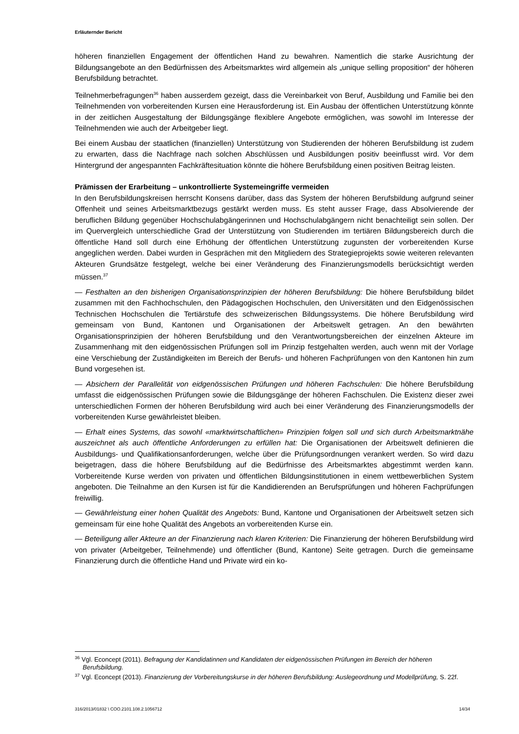Erläuternder Bericht
höheren finanziellen Engagement der öffentlichen Hand zu bewahren. Namentlich die starke Ausrichtung der Bildungsangebote an den Bedürfnissen des Arbeitsmarktes wird allgemein als „unique selling proposition“ der höheren Berufsbildung betrachtet.
Teilnehmerbefragungen<sup>36</sup> haben ausserdem gezeigt, dass die Vereinbarkeit von Beruf, Ausbildung und Familie bei den Teilnehmenden von vorbereitenden Kursen eine Herausforderung ist. Ein Ausbau der öffentlichen Unterstützung könnte in der zeitlichen Ausgestaltung der Bildungsgänge flexiblere Angebote ermöglichen, was sowohl im Interesse der Teilnehmenden wie auch der Arbeitgeber liegt.
Bei einem Ausbau der staatlichen (finanziellen) Unterstützung von Studierenden der höheren Berufsbildung ist zudem zu erwarten, dass die Nachfrage nach solchen Abschlüssen und Ausbildungen positiv beeinflusst wird. Vor dem Hintergrund der angespannten Fachkräftesituation könnte die höhere Berufsbildung einen positiven Beitrag leisten.
Prämissen der Erarbeitung – unkontrollierte Systemeingriffe vermeiden
In den Berufsbildungskreisen herrscht Konsens darüber, dass das System der höheren Berufsbildung aufgrund seiner Offenheit und seines Arbeitsmarktbezugs gestärkt werden muss. Es steht ausser Frage, dass Absolvierende der beruflichen Bildung gegenüber Hochschulabgängerinnen und Hochschulabgängern nicht benachteiligt sein sollen. Der im Quervergleich unterschiedliche Grad der Unterstützung von Studierenden im tertiären Bildungsbereich durch die öffentliche Hand soll durch eine Erhöhung der öffentlichen Unterstützung zugunsten der vorbereitenden Kurse angeglichen werden. Dabei wurden in Gesprächen mit den Mitgliedern des Strategieprojekts sowie weiteren relevanten Akteuren Grundsätze festgelegt, welche bei einer Veränderung des Finanzierungsmodells berücksichtigt werden müssen.<sup>37</sup>
— Festhalten an den bisherigen Organisationsprinzipien der höheren Berufsbildung: Die höhere Berufsbildung bildet zusammen mit den Fachhochschulen, den Pädagogischen Hochschulen, den Universitäten und den Eidgenössischen Technischen Hochschulen die Tertiärstufe des schweizerischen Bildungssystems. Die höhere Berufsbildung wird gemeinsam von Bund, Kantonen und Organisationen der Arbeitswelt getragen. An den bewährten Organisationsprinzipien der höheren Berufsbildung und den Verantwortungsbereichen der einzelnen Akteure im Zusammenhang mit den eidgenössischen Prüfungen soll im Prinzip festgehalten werden, auch wenn mit der Vorlage eine Verschiebung der Zuständigkeiten im Bereich der Berufs- und höheren Fachprüfungen von den Kantonen hin zum Bund vorgesehen ist.
— Absichern der Parallelität von eidgenössischen Prüfungen und höheren Fachschulen: Die höhere Berufsbildung umfasst die eidgenössischen Prüfungen sowie die Bildungsgänge der höheren Fachschulen. Die Existenz dieser zwei unterschiedlichen Formen der höheren Berufsbildung wird auch bei einer Veränderung des Finanzierungsmodells der vorbereitenden Kurse gewährleistet bleiben.
— Erhalt eines Systems, das sowohl «marktwirtschaftlichen» Prinzipien folgen soll und sich durch Arbeitsmarktnähe auszeichnet als auch öffentliche Anforderungen zu erfüllen hat: Die Organisationen der Arbeitswelt definieren die Ausbildungs- und Qualifikationsanforderungen, welche über die Prüfungsordnungen verankert werden. So wird dazu beigetragen, dass die höhere Berufsbildung auf die Bedürfnisse des Arbeitsmarktes abgestimmt werden kann. Vorbereitende Kurse werden von privaten und öffentlichen Bildungsinstitutionen in einem wettbewerblichen System angeboten. Die Teilnahme an den Kursen ist für die Kandidierenden an Berufsprüfungen und höheren Fachprüfungen freiwillig.
— Gewährleistung einer hohen Qualität des Angebots: Bund, Kantone und Organisationen der Arbeitswelt setzen sich gemeinsam für eine hohe Qualität des Angebots an vorbereitenden Kurse ein.
— Beteiligung aller Akteure an der Finanzierung nach klaren Kriterien: Die Finanzierung der höheren Berufsbildung wird von privater (Arbeitgeber, Teilnehmende) und öffentlicher (Bund, Kantone) Seite getragen. Durch die gemeinsame Finanzierung durch die öffentliche Hand und Private wird ein ko-
<sup>36</sup> Vgl. Econcept (2011). Befragung der Kandidatinnen und Kandidaten der eidgenössischen Prüfungen im Bereich der höheren Berufsbildung.
<sup>37</sup> Vgl. Econcept (2013). Finanzierung der Vorbereitungskurse in der höheren Berufsbildung: Auslegeordnung und Modellprüfung, S. 22f.
316/2013/01832 \ COO.2101.108.2.1056712 14/34